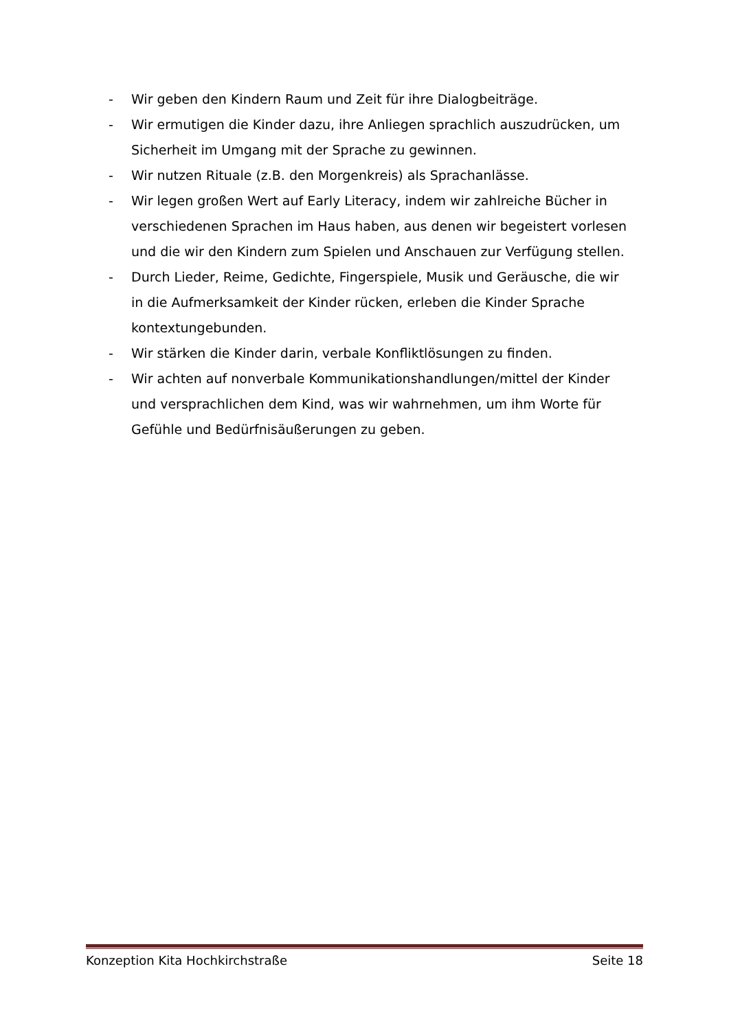- Wir geben den Kindern Raum und Zeit für ihre Dialogbeiträge.
- Wir ermutigen die Kinder dazu, ihre Anliegen sprachlich auszudrücken, um Sicherheit im Umgang mit der Sprache zu gewinnen.
- Wir nutzen Rituale (z.B. den Morgenkreis) als Sprachanlässe.
- Wir legen großen Wert auf Early Literacy, indem wir zahlreiche Bücher in verschiedenen Sprachen im Haus haben, aus denen wir begeistert vorlesen und die wir den Kindern zum Spielen und Anschauen zur Verfügung stellen.
- Durch Lieder, Reime, Gedichte, Fingerspiele, Musik und Geräusche, die wir in die Aufmerksamkeit der Kinder rücken, erleben die Kinder Sprache kontextungebunden.
- Wir stärken die Kinder darin, verbale Konfliktlösungen zu finden.
- Wir achten auf nonverbale Kommunikationshandlungen/mittel der Kinder und versprachlichen dem Kind, was wir wahrnehmen, um ihm Worte für Gefühle und Bedürfnisäußerungen zu geben.
Konzeption Kita Hochkirchstraße Seite 18